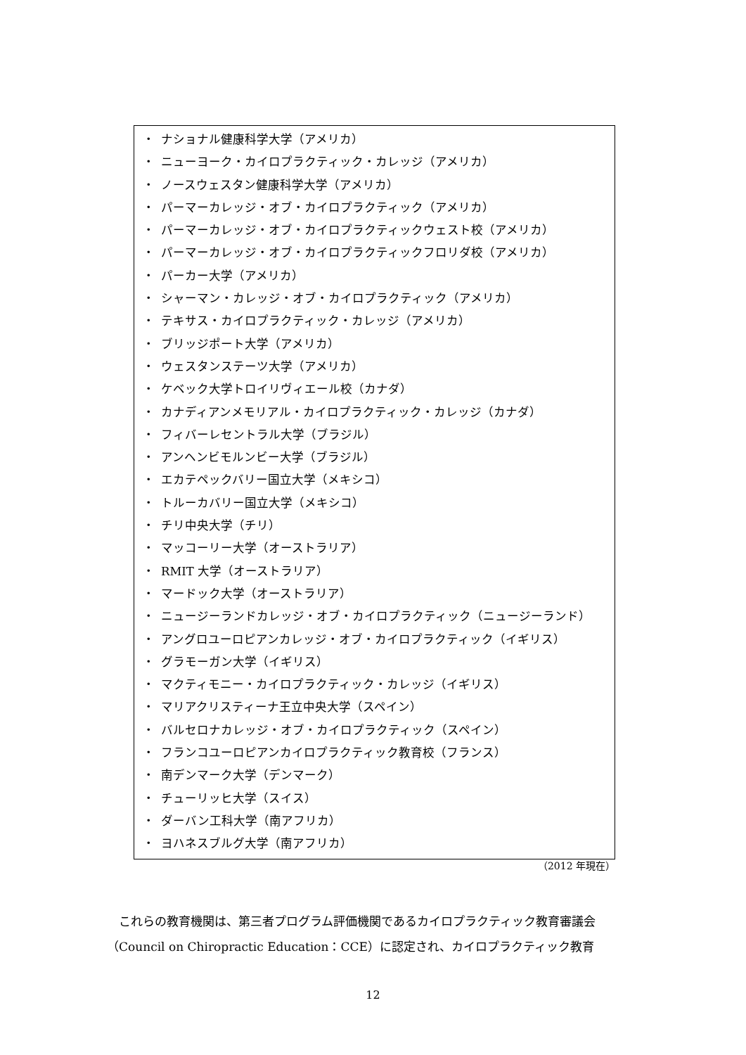・ ナショナル健康科学大学（アメリカ）
・ ニューヨーク・カイロプラクティック・カレッジ（アメリカ）
・ ノースウェスタン健康科学大学（アメリカ）
・ パーマーカレッジ・オブ・カイロプラクティック（アメリカ）
・ パーマーカレッジ・オブ・カイロプラクティックウェスト校（アメリカ）
・ パーマーカレッジ・オブ・カイロプラクティックフロリダ校（アメリカ）
・ パーカー大学（アメリカ）
・ シャーマン・カレッジ・オブ・カイロプラクティック（アメリカ）
・ テキサス・カイロプラクティック・カレッジ（アメリカ）
・ ブリッジポート大学（アメリカ）
・ ウェスタンステーツ大学（アメリカ）
・ ケベック大学トロイリヴィエール校（カナダ）
・ カナディアンメモリアル・カイロプラクティック・カレッジ（カナダ）
・ フィバーレセントラル大学（ブラジル）
・ アンヘンビモルンビー大学（ブラジル）
・ エカテペックバリー国立大学（メキシコ）
・ トルーカバリー国立大学（メキシコ）
・ チリ中央大学（チリ）
・ マッコーリー大学（オーストラリア）
・ RMIT 大学（オーストラリア）
・ マードック大学（オーストラリア）
・ ニュージーランドカレッジ・オブ・カイロプラクティック（ニュージーランド）
・ アングロユーロピアンカレッジ・オブ・カイロプラクティック（イギリス）
・ グラモーガン大学（イギリス）
・ マクティモニー・カイロプラクティック・カレッジ（イギリス）
・ マリアクリスティーナ王立中央大学（スペイン）
・ バルセロナカレッジ・オブ・カイロプラクティック（スペイン）
・ フランコユーロピアンカイロプラクティック教育校（フランス）
・ 南デンマーク大学（デンマーク）
・ チューリッヒ大学（スイス）
・ ダーバン工科大学（南アフリカ）
・ ヨハネスブルグ大学（南アフリカ）
（2012 年現在）
これらの教育機関は、第三者プログラム評価機関であるカイロプラクティック教育審議会（Council on Chiropractic Education：CCE）に認定され、カイロプラクティック教育
12